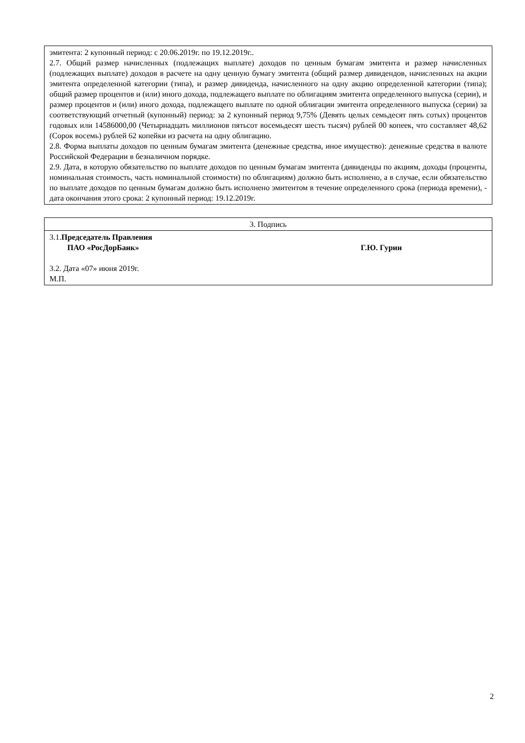| эмитента: 2 купонный период: с 20.06.2019г. по 19.12.2019г.. 2.7. Общий размер начисленных (подлежащих выплате) доходов по ценным бумагам эмитента и размер начисленных (подлежащих выплате) доходов в расчете на одну ценную бумагу эмитента (общий размер дивидендов, начисленных на акции эмитента определенной категории (типа), и размер дивиденда, начисленного на одну акцию определенной категории (типа); общий размер процентов и (или) иного дохода, подлежащего выплате по облигациям эмитента определенного выпуска (серии), и размер процентов и (или) иного дохода, подлежащего выплате по одной облигации эмитента определенного выпуска (серии) за соответствующий отчетный (купонный) период: за 2 купонный период 9,75% (Девять целых семьдесят пять сотых) процентов годовых или 14586000,00 (Четырнадцать миллионов пятьсот восемьдесят шесть тысяч) рублей 00 копеек, что составляет 48,62 (Сорок восемь) рублей 62 копейки из расчета на одну облигацию. 2.8. Форма выплаты доходов по ценным бумагам эмитента (денежные средства, иное имущество): денежные средства в валюте Российской Федерации в безналичном порядке. 2.9. Дата, в которую обязательство по выплате доходов по ценным бумагам эмитента (дивиденды по акциям, доходы (проценты, номинальная стоимость, часть номинальной стоимости) по облигациям) должно быть исполнено, а в случае, если обязательство по выплате доходов по ценным бумагам должно быть исполнено эмитентом в течение определенного срока (периода времени), - дата окончания этого срока: 2 купонный период: 19.12.2019г. |
| 3. Подпись |
| 3.1. Председатель Правления ПАО «РосДорБанк» Г.Ю. Гурин 3.2. Дата «07» июня 2019г. М.П. |
2